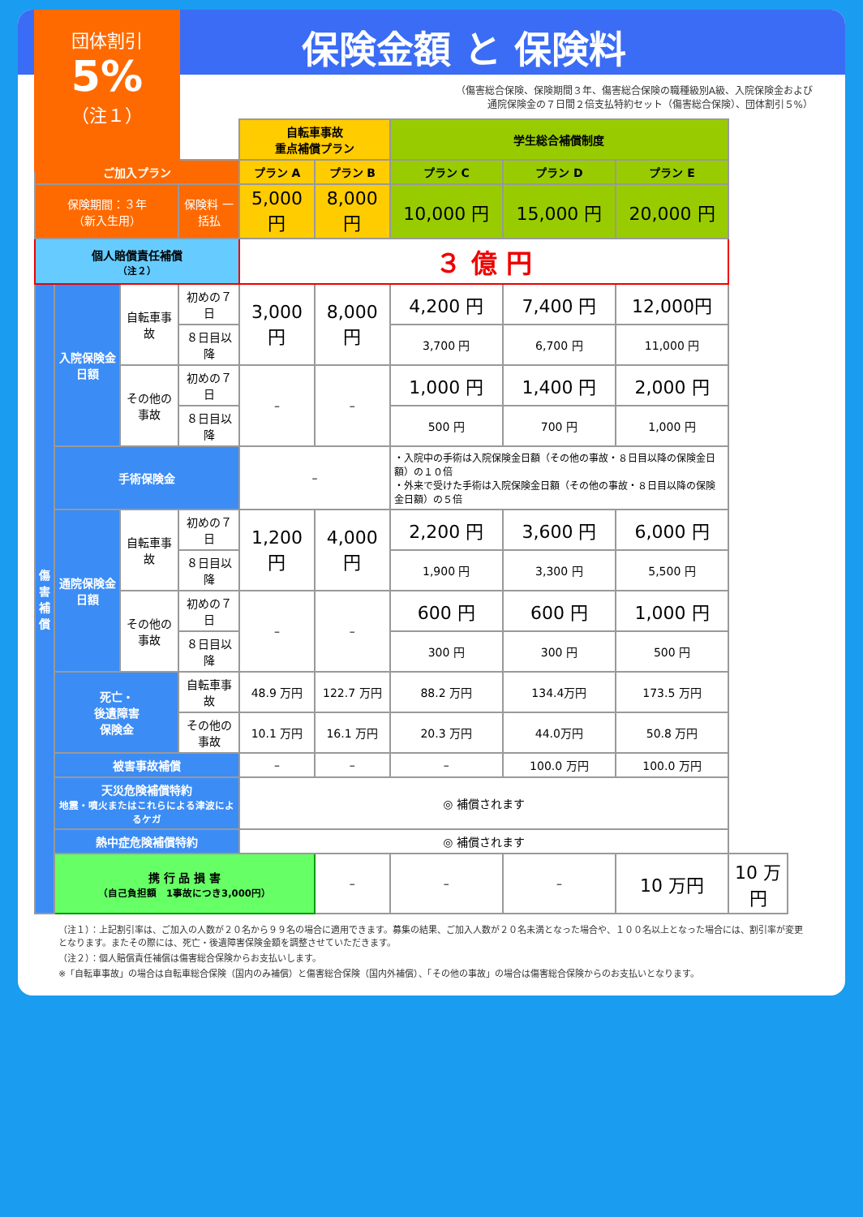団体割引
5%
（注１）
保険金額 と 保険料
（傷害総合保険、保険期間３年、傷害総合保険の職種級別A級、入院保険金および
通院保険金の７日間２倍支払特約セット（傷害総合保険）、団体割引５%）
| | | | | 自転車事故 重点補償プラン | | 学生総合補償制度 | | | |
| ご加入プラン | | | | プラン A | プラン B | プラン C | プラン D | プラン E | |
| 保険期間：３年 （新入生用） | | | 保険料 一括払 | 5,000 円 | 8,000 円 | 10,000 円 | 15,000 円 | 20,000 円 | |
| 個人賠償責任補償 （注２） | | | | ３ 億 円 | | | | | |
| 傷 害 補 償 | 入院保険金日額 | 自転車事故 | 初めの７日 | 3,000 円 | 8,000 円 | 4,200 円 | 7,400 円 | 12,000円 | |
| | | | ８日目以降 | | | 3,700 円 | 6,700 円 | 11,000 円 | |
| | | その他の事故 | 初めの７日 | – | – | 1,000 円 | 1,400 円 | 2,000 円 | |
| | | | ８日目以降 | | | 500 円 | 700 円 | 1,000 円 | |
| | 手術保険金 | | | – | | ・入院中の手術は入院保険金日額（その他の事故・８日目以降の保険金日額）の１０倍 ・外来で受けた手術は入院保険金日額（その他の事故・８日目以降の保険金日額）の５倍 | | | |
| | 通院保険金日額 | 自転車事故 | 初めの７日 | 1,200 円 | 4,000 円 | 2,200 円 | 3,600 円 | 6,000 円 | |
| | | | ８日目以降 | | | 1,900 円 | 3,300 円 | 5,500 円 | |
| | | その他の事故 | 初めの７日 | – | – | 600 円 | 600 円 | 1,000 円 | |
| | | | ８日目以降 | | | 300 円 | 300 円 | 500 円 | |
| | 死亡・ 後遺障害 保険金 | | 自転車事故 | 48.9 万円 | 122.7 万円 | 88.2 万円 | 134.4万円 | 173.5 万円 | |
| | | | その他の事故 | 10.1 万円 | 16.1 万円 | 20.3 万円 | 44.0万円 | 50.8 万円 | |
| | 被害事故補償 | | | – | – | – | 100.0 万円 | 100.0 万円 | |
| | 天災危険補償特約 地震・噴火またはこれらによる津波によるケガ | | | ◎ 補償されます | | | | | |
| | 熱中症危険補償特約 | | | ◎ 補償されます | | | | | |
| | 携 行 品 損 害 （自己負担額 1事故につき3,000円） | | | | – | – | – | 10 万円 | 10 万円 |
（注１）：上記割引率は、ご加入の人数が２０名から９９名の場合に適用できます。募集の結果、ご加入人数が２０名未満となった場合や、１００名以上となった場合には、割引率が変更となります。またその際には、死亡・後遺障害保険金額を調整させていただきます。
（注２）：個人賠償責任補償は傷害総合保険からお支払いします。
※「自転車事故」の場合は自転車総合保険（国内のみ補償）と傷害総合保険（国内外補償）、「その他の事故」の場合は傷害総合保険からのお支払いとなります。